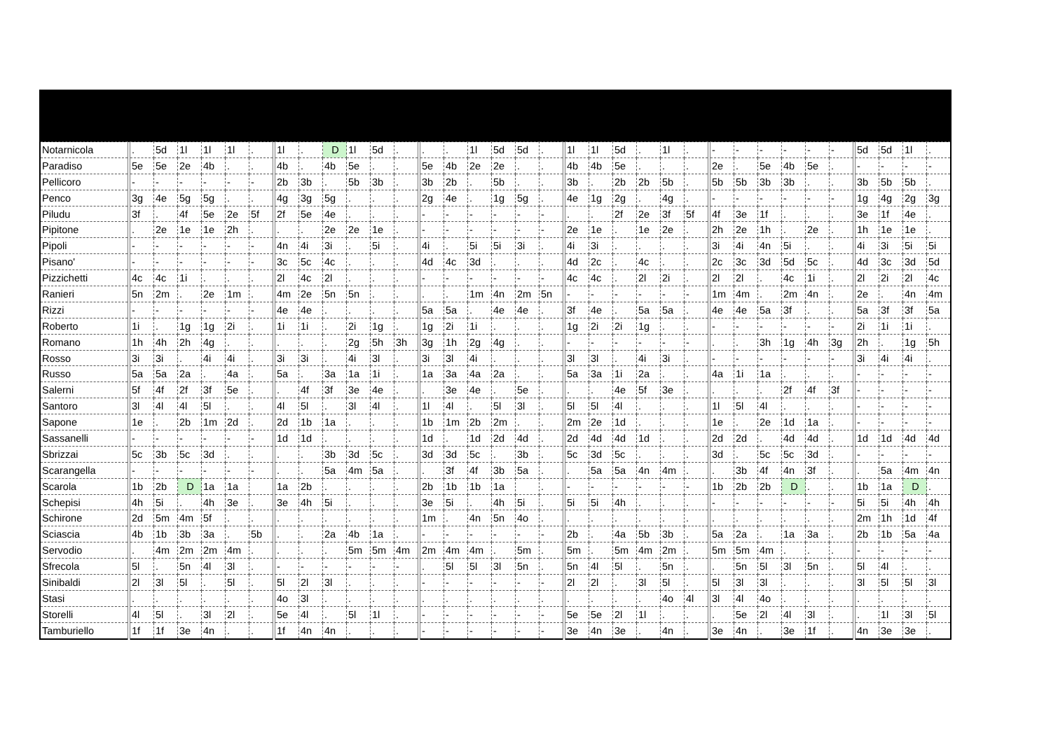| Notarnicola | . | 5d | 1l | 1l | 1l | . | 1l | . | D | 1l | 5d | . | . | . | 1l | 5d | 5d | . | 1l | 1l | 5d | . | 1l | . | - | - | - | - | - | - | 5d | 5d | 1l | . |
| Paradiso | 5e | 5e | 2e | 4b | . | . | 4b | . | 4b | 5e | . | . | 5e | 4b | 2e | 2e | . | . | 4b | 4b | 5e | . | . | . | 2e | . | 5e | 4b | 5e | . | - | - | - | - |
| Pellicoro | - | - | - | - | - | - | 2b | 3b | . | 5b | 3b | . | 3b | 2b | . | 5b | . | . | 3b | . | 2b | 2b | 5b | . | 5b | 5b | 3b | 3b | . | . | 3b | 5b | 5b | . |
| Penco | 3g | 4e | 5g | 5g | . | . | 4g | 3g | 5g | . | . | . | 2g | 4e | . | 1g | 5g | . | 4e | 1g | 2g | . | 4g | . | - | - | - | - | - | - | 1g | 4g | 2g | 3g |
| Piludu | 3f | . | 4f | 5e | 2e | 5f | 2f | 5e | 4e | . | . | . | - | - | - | - | - | - | . | . | 2f | 2e | 3f | 5f | 4f | 3e | 1f | . | . | . | 3e | 1f | 4e | . |
| Pipitone | . | 2e | 1e | 1e | 2h | . | . | . | 2e | 2e | 1e | . | - | - | - | - | - | - | 2e | 1e | . | 1e | 2e | . | 2h | 2e | 1h | . | 2e | . | 1h | 1e | 1e | . |
| Pipoli | - | - | - | - | - | - | 4n | 4i | 3i | . | 5i | . | 4i | . | 5i | 5i | 3i | . | 4i | 3i | . | . | . | . | 3i | 4i | 4n | 5i | . | . | 4i | 3i | 5i | 5i |
| Pisano' | - | - | - | - | - | - | 3c | 5c | 4c | . | . | . | 4d | 4c | 3d | . | . | . | 4d | 2c | . | 4c | . | . | 2c | 3c | 3d | 5d | 5c | . | 4d | 3c | 3d | 5d |
| Pizzichetti | 4c | 4c | 1i | . | . | . | 2l | 4c | 2l | . | . | . | - | - | - | - | - | - | 4c | 4c | . | 2l | 2i | . | 2l | 2l | . | 4c | 1i | . | 2l | 2i | 2l | 4c |
| Ranieri | 5n | 2m | . | 2e | 1m | . | 4m | 2e | 5n | 5n | . | . | . | . | 1m | 4n | 2m | 5n | - | - | - | - | - | - | 1m | 4m | . | 2m | 4n | . | 2e | . | 4n | 4m |
| Rizzi | - | - | - | - | - | - | 4e | 4e | . | . | . | . | 5a | 5a | . | 4e | 4e | . | 3f | 4e | . | 5a | 5a | . | 4e | 4e | 5a | 3f | . | . | 5a | 3f | 3f | 5a |
| Roberto | 1i | . | 1g | 1g | 2i | . | 1i | 1i | . | 2i | 1g | . | 1g | 2i | 1i | . | . | . | 1g | 2i | 2i | 1g | . | . | - | - | - | - | - | - | 2i | 1i | 1i | . |
| Romano | 1h | 4h | 2h | 4g | . | . | . | . | . | 2g | 5h | 3h | 3g | 1h | 2g | 4g | . | . | - | - | - | - | - | - | . | . | 3h | 1g | 4h | 3g | 2h | . | 1g | 5h |
| Rosso | 3i | 3i | . | 4i | 4i | . | 3i | 3i | . | 4i | 3l | . | 3i | 3l | 4i | . | . | . | 3l | 3l | . | 4i | 3i | . | - | - | - | - | - | - | 3i | 4i | 4i | . |
| Russo | 5a | 5a | 2a | . | 4a | . | 5a | . | 3a | 1a | 1i | . | 1a | 3a | 4a | 2a | . | . | 5a | 3a | 1i | 2a | . | . | 4a | 1i | 1a | . | . | . | - | - | - | - |
| Salerni | 5f | 4f | 2f | 3f | 5e | . | . | 4f | 3f | 3e | 4e | . | . | 3e | 4e | . | 5e | . | . | . | 4e | 5f | 3e | . | . | . | . | 2f | 4f | 3f | - | - | - | - |
| Santoro | 3l | 4l | 4l | 5l | . | . | 4l | 5l | . | 3l | 4l | . | 1l | 4l | . | 5l | 3l | . | 5l | 5l | 4l | . | . | . | 1l | 5l | 4l | . | . | . | - | - | - | - |
| Sapone | 1e | . | 2b | 1m | 2d | . | 2d | 1b | 1a | . | . | . | 1b | 1m | 2b | 2m | . | . | 2m | 2e | 1d | . | . | . | 1e | . | 2e | 1d | 1a | . | - | - | - | - |
| Sassanelli | - | - | - | - | - | - | 1d | 1d | . | . | . | . | 1d | . | 1d | 2d | 4d | . | 2d | 4d | 4d | 1d | . | . | 2d | 2d | . | 4d | 4d | . | 1d | 1d | 4d | 4d |
| Sbrizzai | 5c | 3b | 5c | 3d | . | . | . | . | 3b | 3d | 5c | . | 3d | 3d | 5c | . | 3b | . | 5c | 3d | 5c | . | . | . | 3d | . | 5c | 5c | 3d | . | - | - | - | - |
| Scarangella | - | - | - | - | - | - | . | . | 5a | 4m | 5a | . | . | 3f | 4f | 3b | 5a | . | . | 5a | 5a | 4n | 4m | . | . | 3b | 4f | 4n | 3f | . | . | 5a | 4m | 4n |
| Scarola | 1b | 2b | D | 1a | 1a | | 1a | 2b | . | . | . | . | 2b | 1b | 1b | 1a | | . | - | - | - | - | - | - | 1b | 2b | 2b | D | . | . | 1b | 1a | D | . |
| Schepisi | 4h | 5i | . | 4h | 3e | . | 3e | 4h | 5i | . | . | . | 3e | 5i | . | 4h | 5i | . | 5i | 5i | 4h | . | . | . | - | - | - | - | - | - | 5i | 5i | 4h | 4h |
| Schirone | 2d | 5m | 4m | 5f | . | . | . | . | . | . | . | . | 1m | . | 4n | 5n | 4o | . | . | . | . | . | . | . | . | . | . | . | . | . | 2m | 1h | 1d | 4f |
| Sciascia | 4b | 1b | 3b | 3a | . | 5b | . | . | 2a | 4b | 1a | . | - | - | - | - | - | - | 2b | . | 4a | 5b | 3b | . | 5a | 2a | . | 1a | 3a | . | 2b | 1b | 5a | 4a |
| Servodio | . | 4m | 2m | 2m | 4m | . | . | . | . | 5m | 5m | 4m | 2m | 4m | 4m | . | 5m | . | 5m | . | 5m | 4m | 2m | . | 5m | 5m | 4m | . | . | . | - | - | - | - |
| Sfrecola | 5l | . | 5n | 4l | 3l | . | - | - | - | - | - | - | . | 5l | 5l | 3l | 5n | . | 5n | 4l | 5l | . | 5n | . | . | 5n | 5l | 3l | 5n | . | 5l | 4l | . | . |
| Sinibaldi | 2l | 3l | 5l | . | 5l | . | 5l | 2l | 3l | . | . | . | - | - | - | - | - | - | 2l | 2l | . | 3l | 5l | . | 5l | 3l | 3l | . | . | . | 3l | 5l | 5l | 3l |
| Stasi | . | . | . | . | . | . | 4o | 3l | . | . | . | . | . | . | . | . | . | . | . | . | . | . | 4o | 4l | 3l | 4l | 4o | . | . | . | . | . | . | . |
| Storelli | 4l | 5l | . | 3l | 2l | . | 5e | 4l | . | 5l | 1l | . | - | - | - | - | - | - | 5e | 5e | 2l | 1l | . | . | . | 5e | 2l | 4l | 3l | . | . | 1l | 3l | 5l |
| Tamburiello | 1f | 1f | 3e | 4n | . | . | 1f | 4n | 4n | . | . | . | - | - | - | - | - | - | 3e | 4n | 3e | . | 4n | . | 3e | 4n | . | 3e | 1f | . | 4n | 3e | 3e | . |